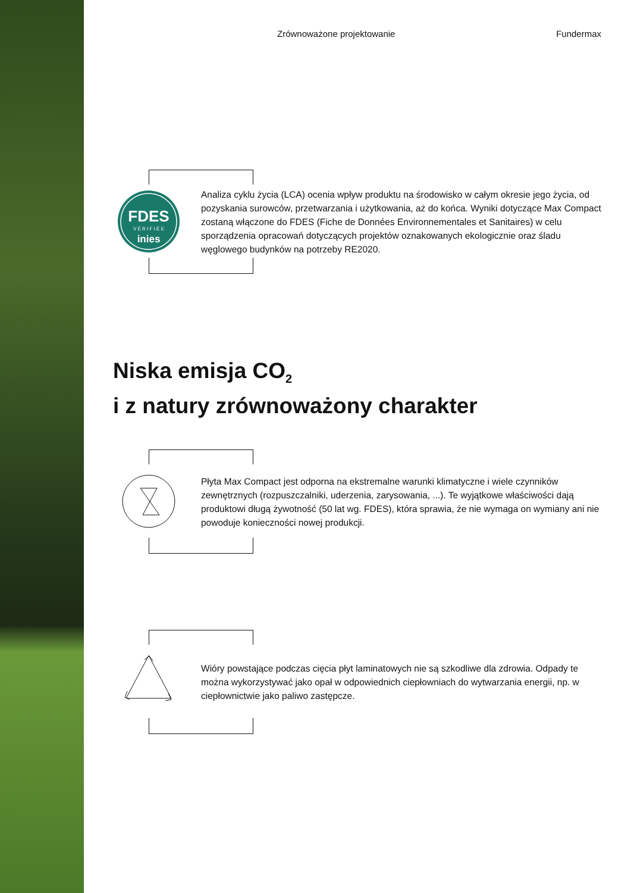Zrównoważone projektowanie Fundermax
FDES
V É R I F I É E
inies
Analiza cyklu życia (LCA) ocenia wpływ produktu na środowisko w całym okresie jego życia, od pozyskania surowców, przetwarzania i użytkowania, aż do końca. Wyniki dotyczące Max Compact zostaną włączone do FDES (Fiche de Données Environnementales et Sanitaires) w celu sporządzenia opracowań dotyczących projektów oznakowanych ekologicznie oraz śladu węglowego budynków na potrzeby RE2020.
Niska emisja CO<sub>2</sub>
i z natury zrównoważony charakter
Płyta Max Compact jest odporna na ekstremalne warunki klimatyczne i wiele czynników zewnętrznych (rozpuszczalniki, uderzenia, zarysowania, ...). Te wyjątkowe właściwości dają produktowi długą żywotność (50 lat wg. FDES), która sprawia, że nie wymaga on wymiany ani nie powoduje konieczności nowej produkcji.
Wióry powstające podczas cięcia płyt laminatowych nie są szkodliwe dla zdrowia. Odpady te można wykorzystywać jako opał w odpowiednich ciepłowniach do wytwarzania energii, np. w ciepłownictwie jako paliwo zastępcze.